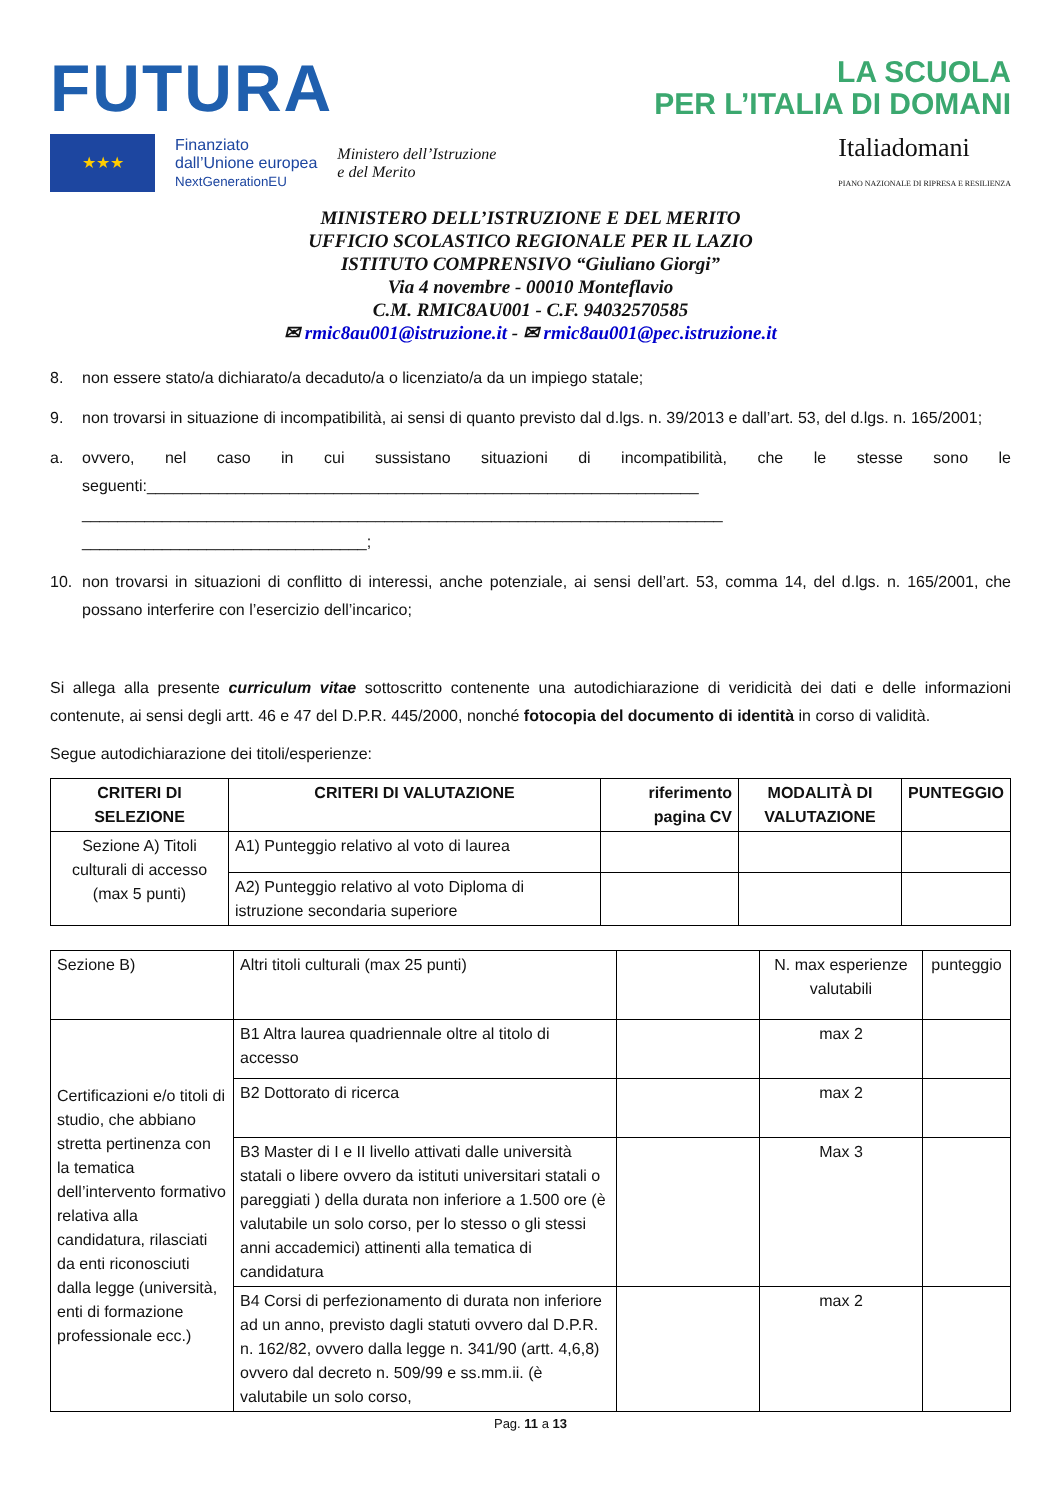FUTURA
LA SCUOLA
PER L’ITALIA DI DOMANI
★★★
Finanziato
dall’Unione europea
NextGenerationEU
Ministero dell’Istruzione
e del Merito
Italiadomani
PIANO NAZIONALE DI RIPRESA E RESILIENZA
MINISTERO DELL’ISTRUZIONE E DEL MERITO
UFFICIO SCOLASTICO REGIONALE PER IL LAZIO
ISTITUTO COMPRENSIVO “Giuliano Giorgi”
Via 4 novembre - 00010 Monteflavio
C.M. RMIC8AU001 - C.F. 94032570585
✉ rmic8au001@istruzione.it - ✉ rmic8au001@pec.istruzione.it
8. non essere stato/a dichiarato/a decaduto/a o licenziato/a da un impiego statale;
9. non trovarsi in situazione di incompatibilità, ai sensi di quanto previsto dal d.lgs. n. 39/2013 e dall’art. 53, del d.lgs. n. 165/2001;
a. ovvero, nel caso in cui sussistano situazioni di incompatibilità, che le stesse sono le seguenti:______________________________________________________________
________________________________________________________________________
________________________________;
10. non trovarsi in situazioni di conflitto di interessi, anche potenziale, ai sensi dell’art. 53, comma 14, del d.lgs. n. 165/2001, che possano interferire con l’esercizio dell’incarico;
Si allega alla presente curriculum vitae sottoscritto contenente una autodichiarazione di veridicità dei dati e delle informazioni contenute, ai sensi degli artt. 46 e 47 del D.P.R. 445/2000, nonché fotocopia del documento di identità in corso di validità.
Segue autodichiarazione dei titoli/esperienze:
| CRITERI DI SELEZIONE | CRITERI DI VALUTAZIONE | riferimento pagina CV | MODALITÀ DI VALUTAZIONE | PUNTEGGIO |
| --- | --- | --- | --- | --- |
| Sezione A) Titoli culturali di accesso (max 5 punti) | A1) Punteggio relativo al voto di laurea | | | |
| | A2) Punteggio relativo al voto Diploma di istruzione secondaria superiore | | | |
| Sezione B) | Altri titoli culturali (max 25 punti) | | N. max esperienze valutabili | punteggio |
| Certificazioni e/o titoli di studio, che abbiano stretta pertinenza con la tematica dell’intervento formativo relativa alla candidatura, rilasciati da enti riconosciuti dalla legge (università, enti di formazione professionale ecc.) | B1 Altra laurea quadriennale oltre al titolo di accesso | | max 2 | |
| | B2 Dottorato di ricerca | | max 2 | |
| | B3 Master di I e II livello attivati dalle università statali o libere ovvero da istituti universitari statali o pareggiati ) della durata non inferiore a 1.500 ore (è valutabile un solo corso, per lo stesso o gli stessi anni accademici) attinenti alla tematica di candidatura | | Max 3 | |
| | B4 Corsi di perfezionamento di durata non inferiore ad un anno, previsto dagli statuti ovvero dal D.P.R. n. 162/82, ovvero dalla legge n. 341/90 (artt. 4,6,8) ovvero dal decreto n. 509/99 e ss.mm.ii. (è valutabile un solo corso, | | max 2 | |
Pag. 11 a 13